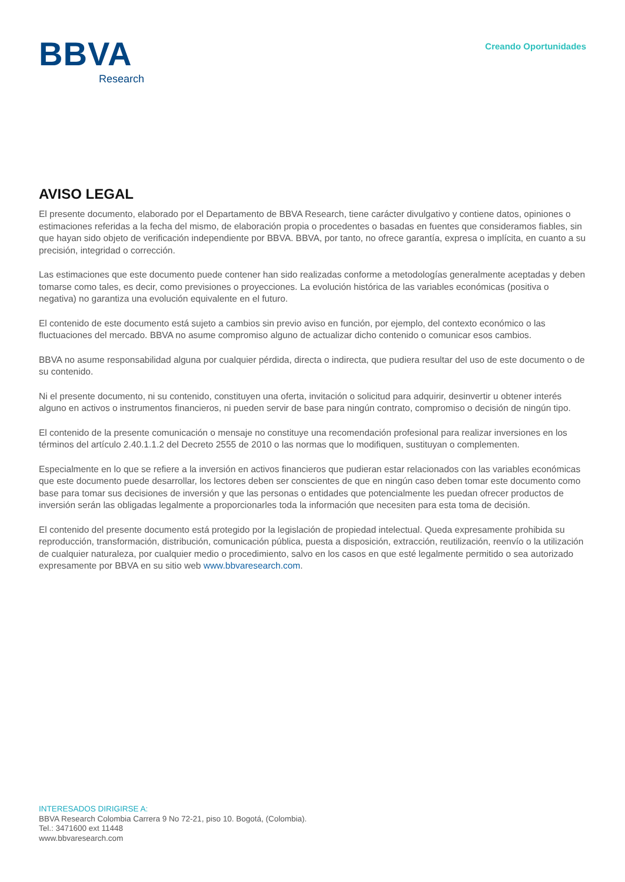BBVA
Research
Creando Oportunidades
AVISO LEGAL
El presente documento, elaborado por el Departamento de BBVA Research, tiene carácter divulgativo y contiene datos, opiniones o estimaciones referidas a la fecha del mismo, de elaboración propia o procedentes o basadas en fuentes que consideramos fiables, sin que hayan sido objeto de verificación independiente por BBVA. BBVA, por tanto, no ofrece garantía, expresa o implícita, en cuanto a su precisión, integridad o corrección.
Las estimaciones que este documento puede contener han sido realizadas conforme a metodologías generalmente aceptadas y deben tomarse como tales, es decir, como previsiones o proyecciones. La evolución histórica de las variables económicas (positiva o negativa) no garantiza una evolución equivalente en el futuro.
El contenido de este documento está sujeto a cambios sin previo aviso en función, por ejemplo, del contexto económico o las fluctuaciones del mercado. BBVA no asume compromiso alguno de actualizar dicho contenido o comunicar esos cambios.
BBVA no asume responsabilidad alguna por cualquier pérdida, directa o indirecta, que pudiera resultar del uso de este documento o de su contenido.
Ni el presente documento, ni su contenido, constituyen una oferta, invitación o solicitud para adquirir, desinvertir u obtener interés alguno en activos o instrumentos financieros, ni pueden servir de base para ningún contrato, compromiso o decisión de ningún tipo.
El contenido de la presente comunicación o mensaje no constituye una recomendación profesional para realizar inversiones en los términos del artículo 2.40.1.1.2 del Decreto 2555 de 2010 o las normas que lo modifiquen, sustituyan o complementen.
Especialmente en lo que se refiere a la inversión en activos financieros que pudieran estar relacionados con las variables económicas que este documento puede desarrollar, los lectores deben ser conscientes de que en ningún caso deben tomar este documento como base para tomar sus decisiones de inversión y que las personas o entidades que potencialmente les puedan ofrecer productos de inversión serán las obligadas legalmente a proporcionarles toda la información que necesiten para esta toma de decisión.
El contenido del presente documento está protegido por la legislación de propiedad intelectual. Queda expresamente prohibida su reproducción, transformación, distribución, comunicación pública, puesta a disposición, extracción, reutilización, reenvío o la utilización de cualquier naturaleza, por cualquier medio o procedimiento, salvo en los casos en que esté legalmente permitido o sea autorizado expresamente por BBVA en su sitio web www.bbvaresearch.com.
INTERESADOS DIRIGIRSE A:
BBVA Research Colombia Carrera 9 No 72-21, piso 10. Bogotá, (Colombia).
Tel.: 3471600 ext 11448
www.bbvaresearch.com